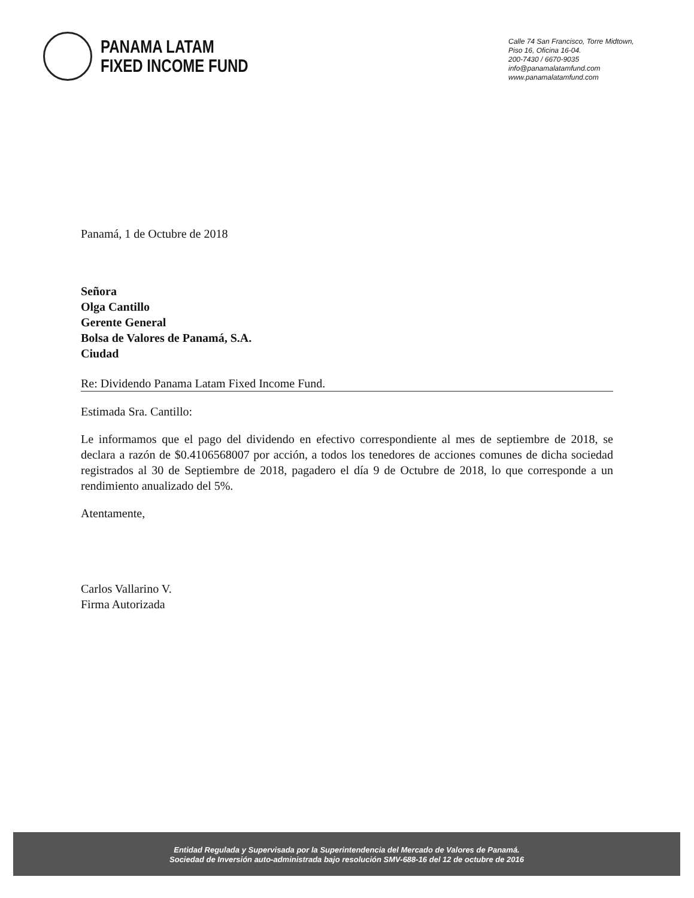PANAMA LATAM
FIXED INCOME FUND
Calle 74 San Francisco, Torre Midtown,
Piso 16, Oficina 16-04.
200-7430 / 6670-9035
info@panamalatamfund.com
www.panamalatamfund.com
Panamá, 1 de Octubre de 2018
Señora
Olga Cantillo
Gerente General
Bolsa de Valores de Panamá, S.A.
Ciudad
Re: Dividendo Panama Latam Fixed Income Fund.
Estimada Sra. Cantillo:
Le informamos que el pago del dividendo en efectivo correspondiente al mes de septiembre de 2018, se declara a razón de $0.4106568007 por acción, a todos los tenedores de acciones comunes de dicha sociedad registrados al 30 de Septiembre de 2018, pagadero el día 9 de Octubre de 2018, lo que corresponde a un rendimiento anualizado del 5%.
Atentamente,
Carlos Vallarino V.
Firma Autorizada
Entidad Regulada y Supervisada por la Superintendencia del Mercado de Valores de Panamá.
Sociedad de Inversión auto-administrada bajo resolución SMV-688-16 del 12 de octubre de 2016